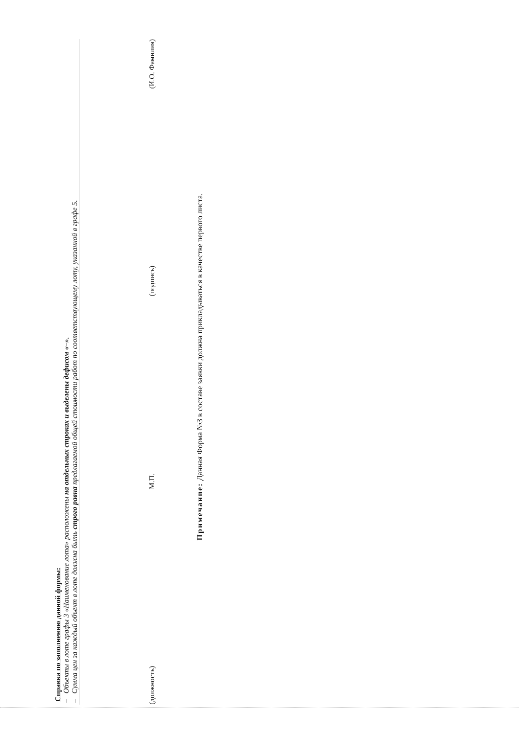Справка по заполнению данной формы:
– Объекты в лоте графы 3 «Наименование лота» расположены на отдельных строках и выделены дефисом «–».
– Сумма цен за каждый объект в лоте должна быть строго равна предлагаемой общей стоимости работ по соответствующему лоту, указанной в графе 5.
(должность) М.П. (подпись) (И.О. Фамилия)
Примечание: Данная Форма №3 в составе заявки должна прикладываться в качестве первого листа.